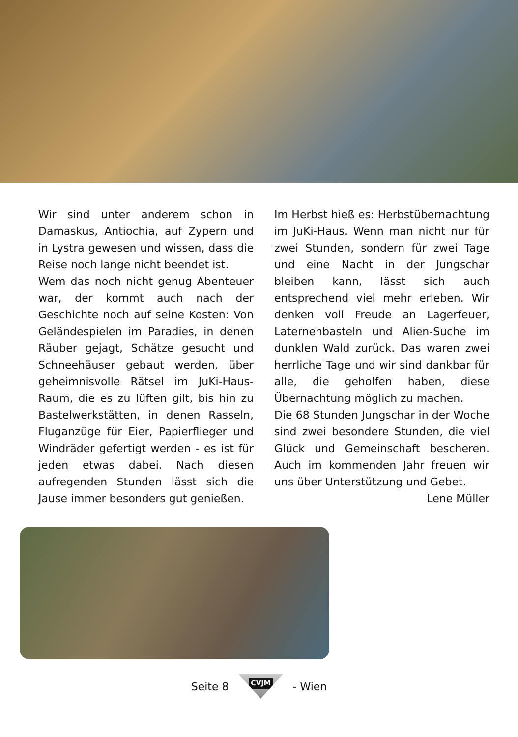Wir sind unter anderem schon in Damaskus, Antiochia, auf Zypern und in Lystra gewesen und wissen, dass die Reise noch lange nicht beendet ist.
Wem das noch nicht genug Abenteuer war, der kommt auch nach der Geschichte noch auf seine Kosten: Von Geländespielen im Paradies, in denen Räuber gejagt, Schätze gesucht und Schneehäuser gebaut werden, über geheimnisvolle Rätsel im JuKi-Haus-Raum, die es zu lüften gilt, bis hin zu Bastelwerkstätten, in denen Rasseln, Fluganzüge für Eier, Papierflieger und Windräder gefertigt werden - es ist für jeden etwas dabei. Nach diesen aufregenden Stunden lässt sich die Jause immer besonders gut genießen.
Im Herbst hieß es: Herbstübernachtung im JuKi-Haus. Wenn man nicht nur für zwei Stunden, sondern für zwei Tage und eine Nacht in der Jungschar bleiben kann, lässt sich auch entsprechend viel mehr erleben. Wir denken voll Freude an Lagerfeuer, Laternenbasteln und Alien-Suche im dunklen Wald zurück. Das waren zwei herrliche Tage und wir sind dankbar für alle, die geholfen haben, diese Übernachtung möglich zu machen.
Die 68 Stunden Jungschar in der Woche sind zwei besondere Stunden, die viel Glück und Gemeinschaft bescheren. Auch im kommenden Jahr freuen wir uns über Unterstützung und Gebet.
Lene Müller
Seite 8
CVJM
- Wien